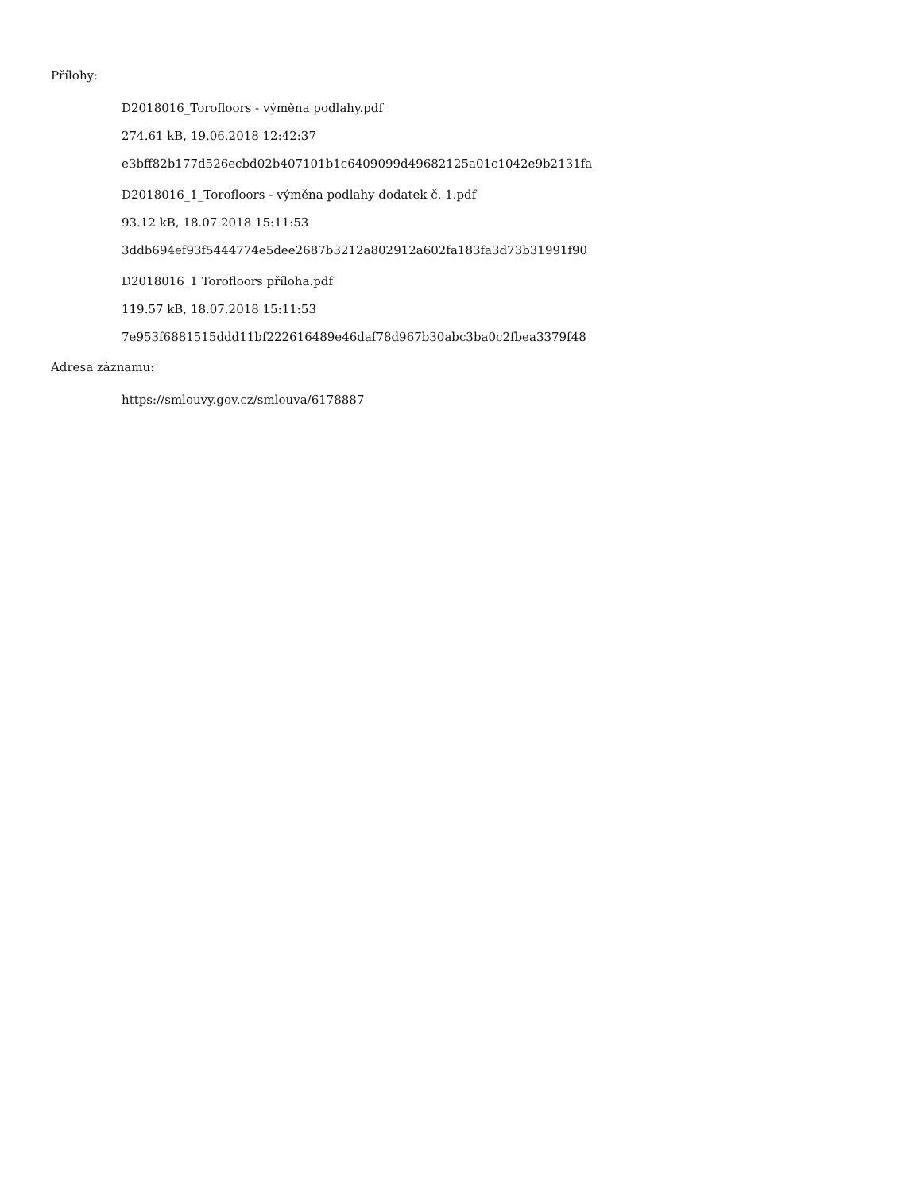Přílohy:
D2018016_Torofloors - výměna podlahy.pdf
274.61 kB, 19.06.2018 12:42:37
e3bff82b177d526ecbd02b407101b1c6409099d49682125a01c1042e9b2131fa
D2018016_1_Torofloors - výměna podlahy dodatek č. 1.pdf
93.12 kB, 18.07.2018 15:11:53
3ddb694ef93f5444774e5dee2687b3212a802912a602fa183fa3d73b31991f90
D2018016_1 Torofloors příloha.pdf
119.57 kB, 18.07.2018 15:11:53
7e953f6881515ddd11bf222616489e46daf78d967b30abc3ba0c2fbea3379f48
Adresa záznamu:
https://smlouvy.gov.cz/smlouva/6178887